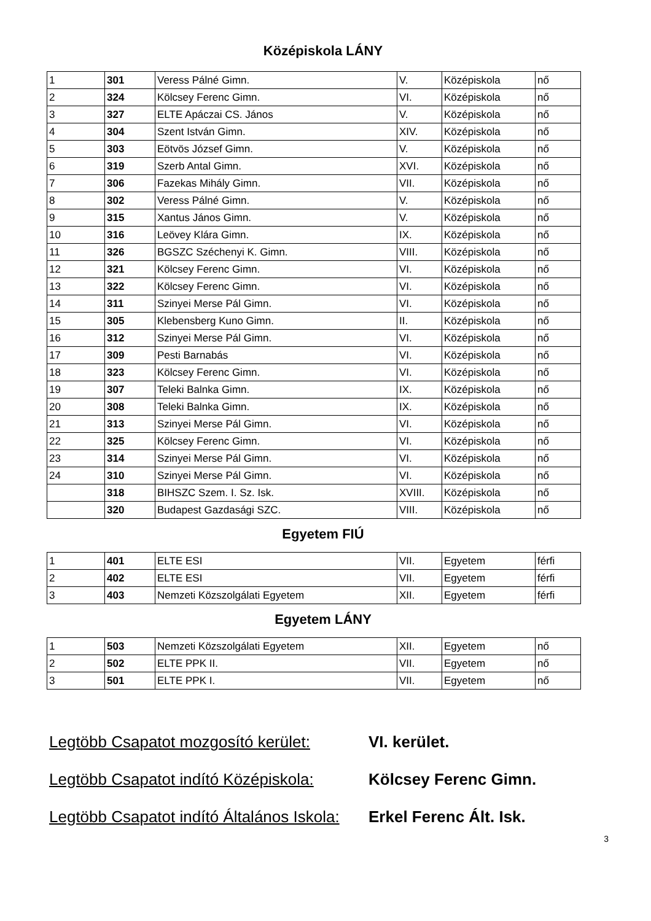Középiskola LÁNY
| 1 | 301 | Veress Pálné Gimn. | V. | Középiskola | nő |
| 2 | 324 | Kölcsey Ferenc Gimn. | VI. | Középiskola | nő |
| 3 | 327 | ELTE Apáczai CS. János | V. | Középiskola | nő |
| 4 | 304 | Szent István Gimn. | XIV. | Középiskola | nő |
| 5 | 303 | Eötvös József Gimn. | V. | Középiskola | nő |
| 6 | 319 | Szerb Antal Gimn. | XVI. | Középiskola | nő |
| 7 | 306 | Fazekas Mihály Gimn. | VII. | Középiskola | nő |
| 8 | 302 | Veress Pálné Gimn. | V. | Középiskola | nő |
| 9 | 315 | Xantus János Gimn. | V. | Középiskola | nő |
| 10 | 316 | Leövey Klára Gimn. | IX. | Középiskola | nő |
| 11 | 326 | BGSZC Széchenyi K. Gimn. | VIII. | Középiskola | nő |
| 12 | 321 | Kölcsey Ferenc Gimn. | VI. | Középiskola | nő |
| 13 | 322 | Kölcsey Ferenc Gimn. | VI. | Középiskola | nő |
| 14 | 311 | Szinyei Merse Pál Gimn. | VI. | Középiskola | nő |
| 15 | 305 | Klebensberg Kuno Gimn. | II. | Középiskola | nő |
| 16 | 312 | Szinyei Merse Pál Gimn. | VI. | Középiskola | nő |
| 17 | 309 | Pesti Barnabás | VI. | Középiskola | nő |
| 18 | 323 | Kölcsey Ferenc Gimn. | VI. | Középiskola | nő |
| 19 | 307 | Teleki Balnka Gimn. | IX. | Középiskola | nő |
| 20 | 308 | Teleki Balnka Gimn. | IX. | Középiskola | nő |
| 21 | 313 | Szinyei Merse Pál Gimn. | VI. | Középiskola | nő |
| 22 | 325 | Kölcsey Ferenc Gimn. | VI. | Középiskola | nő |
| 23 | 314 | Szinyei Merse Pál Gimn. | VI. | Középiskola | nő |
| 24 | 310 | Szinyei Merse Pál Gimn. | VI. | Középiskola | nő |
| | 318 | BIHSZC Szem. I. Sz. Isk. | XVIII. | Középiskola | nő |
| | 320 | Budapest Gazdasági SZC. | VIII. | Középiskola | nő |
Egyetem FIÚ
| 1 | 401 | ELTE ESI | VII. | Egyetem | férfi |
| 2 | 402 | ELTE ESI | VII. | Egyetem | férfi |
| 3 | 403 | Nemzeti Közszolgálati Egyetem | XII. | Egyetem | férfi |
Egyetem LÁNY
| 1 | 503 | Nemzeti Közszolgálati Egyetem | XII. | Egyetem | nő |
| 2 | 502 | ELTE PPK II. | VII. | Egyetem | nő |
| 3 | 501 | ELTE PPK I. | VII. | Egyetem | nő |
Legtöbb Csapatot mozgosító kerület:
VI. kerület.
Legtöbb Csapatot indító Középiskola:
Kölcsey Ferenc Gimn.
Legtöbb Csapatot indító Általános Iskola:
Erkel Ferenc Ált. Isk.
3